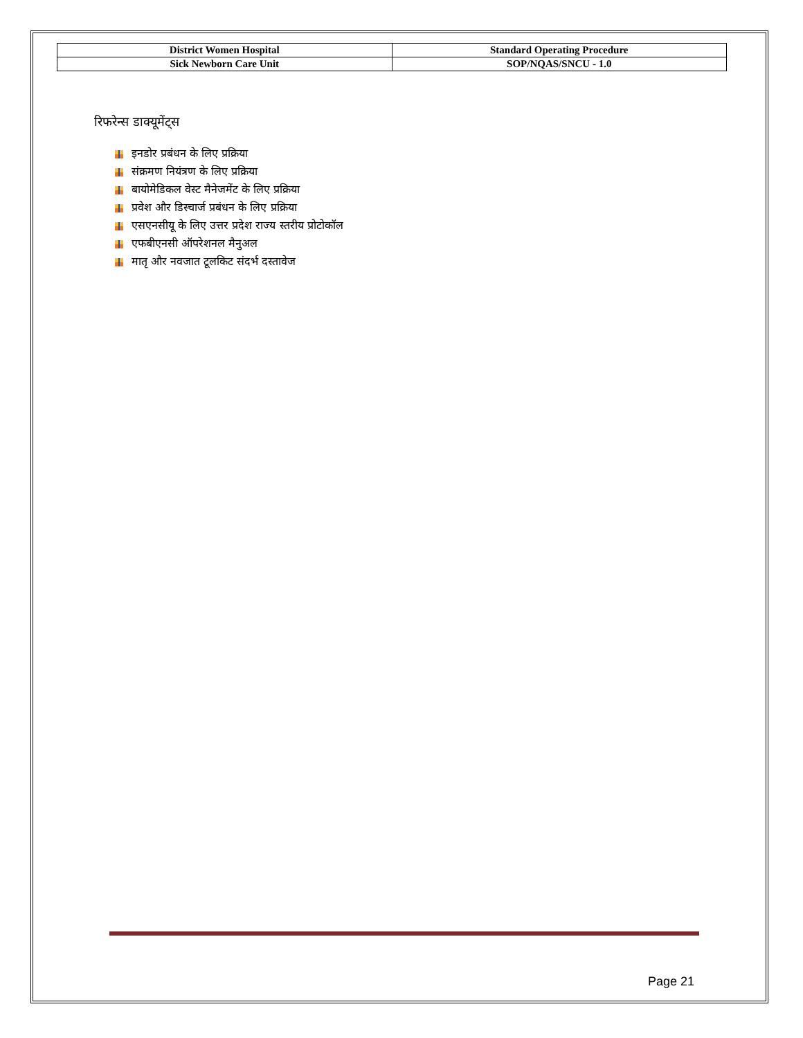| District Women Hospital | Standard Operating Procedure |
| Sick Newborn Care Unit | SOP/NQAS/SNCU - 1.0 |
रिफरेन्स डाक्यूमेंट्स
इनडोर प्रबंधन के लिए प्रक्रिया
संक्रमण नियंत्रण के लिए प्रक्रिया
बायोमेडिकल वेस्ट मैनेजमेंट के लिए प्रक्रिया
प्रवेश और डिस्चार्ज प्रबंधन के लिए प्रक्रिया
एसएनसीयू के लिए उत्तर प्रदेश राज्य स्तरीय प्रोटोकॉल
एफबीएनसी ऑपरेशनल मैनुअल
मातृ और नवजात टूलकिट संदर्भ दस्तावेज
Page 21